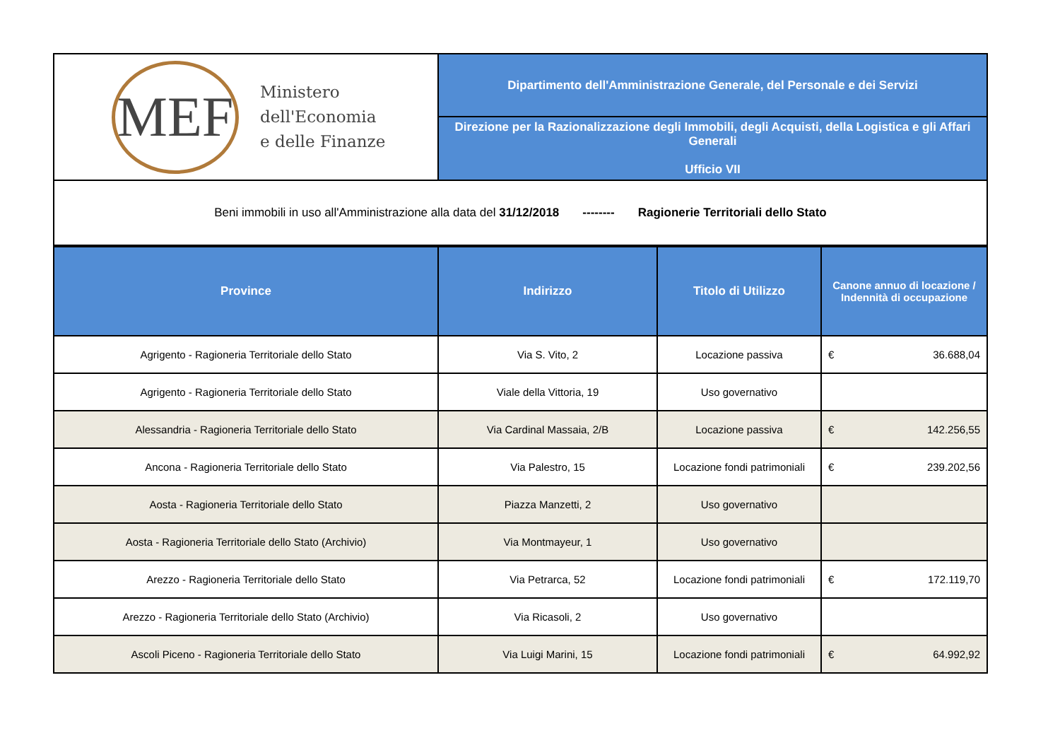| MEF Ministero dell'Economia e delle Finanze | Dipartimento dell'Amministrazione Generale, del Personale e dei Servizi |
| | Direzione per la Razionalizzazione degli Immobili, degli Acquisti, della Logistica e gli Affari Generali Ufficio VII |
| Beni immobili in uso all'Amministrazione alla data del 31/12/2018 -------- Ragionerie Territoriali dello Stato | |
| Province | Indirizzo | Titolo di Utilizzo | Canone annuo di locazione / Indennità di occupazione |
| --- | --- | --- | --- |
| Agrigento - Ragioneria Territoriale dello Stato | Via S. Vito, 2 | Locazione passiva | € 36.688,04 |
| Agrigento - Ragioneria Territoriale dello Stato | Viale della Vittoria, 19 | Uso governativo | |
| Alessandria - Ragioneria Territoriale dello Stato | Via Cardinal Massaia, 2/B | Locazione passiva | € 142.256,55 |
| Ancona - Ragioneria Territoriale dello Stato | Via Palestro, 15 | Locazione fondi patrimoniali | € 239.202,56 |
| Aosta - Ragioneria Territoriale dello Stato | Piazza Manzetti, 2 | Uso governativo | |
| Aosta - Ragioneria Territoriale dello Stato (Archivio) | Via Montmayeur, 1 | Uso governativo | |
| Arezzo - Ragioneria Territoriale dello Stato | Via Petrarca, 52 | Locazione fondi patrimoniali | € 172.119,70 |
| Arezzo - Ragioneria Territoriale dello Stato (Archivio) | Via Ricasoli, 2 | Uso governativo | |
| Ascoli Piceno - Ragioneria Territoriale dello Stato | Via Luigi Marini, 15 | Locazione fondi patrimoniali | € 64.992,92 |